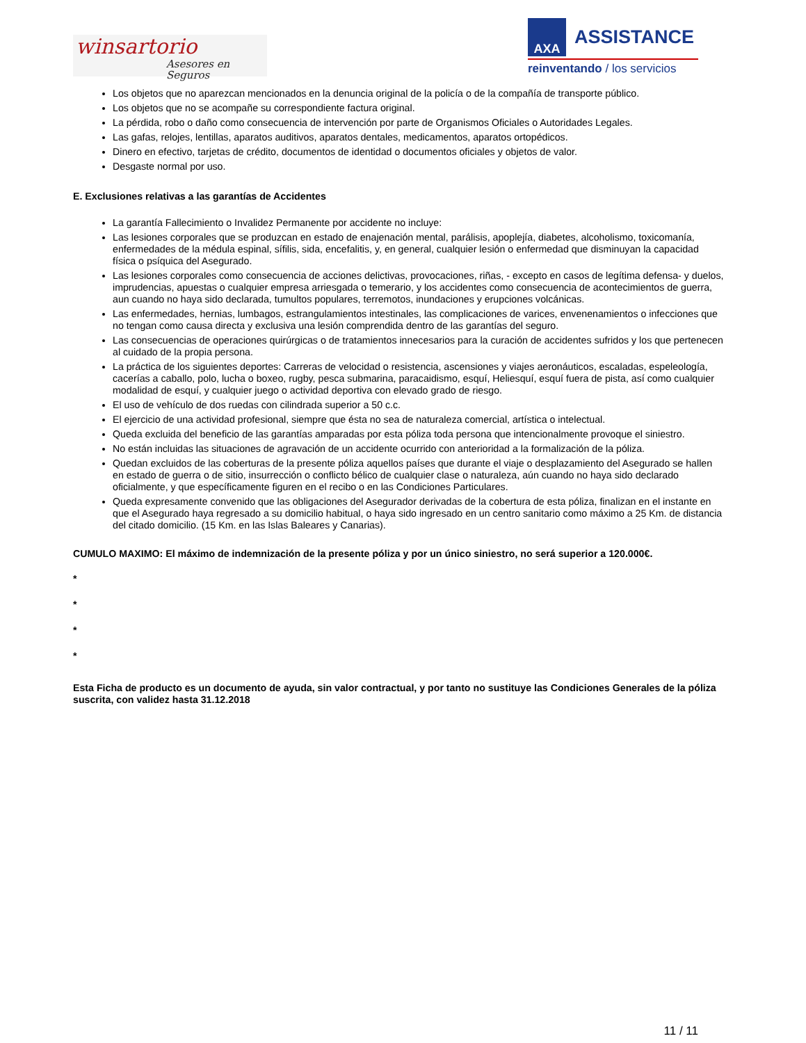winsartorio
Asesores en Seguros
AXA
ASSISTANCE
reinventando / los servicios
Los objetos que no aparezcan mencionados en la denuncia original de la policía o de la compañía de transporte público.
Los objetos que no se acompañe su correspondiente factura original.
La pérdida, robo o daño como consecuencia de intervención por parte de Organismos Oficiales o Autoridades Legales.
Las gafas, relojes, lentillas, aparatos auditivos, aparatos dentales, medicamentos, aparatos ortopédicos.
Dinero en efectivo, tarjetas de crédito, documentos de identidad o documentos oficiales y objetos de valor.
Desgaste normal por uso.
E. Exclusiones relativas a las garantías de Accidentes
La garantía Fallecimiento o Invalidez Permanente por accidente no incluye:
Las lesiones corporales que se produzcan en estado de enajenación mental, parálisis, apoplejía, diabetes, alcoholismo, toxicomanía, enfermedades de la médula espinal, sífilis, sida, encefalitis, y, en general, cualquier lesión o enfermedad que disminuyan la capacidad física o psíquica del Asegurado.
Las lesiones corporales como consecuencia de acciones delictivas, provocaciones, riñas, - excepto en casos de legítima defensa- y duelos, imprudencias, apuestas o cualquier empresa arriesgada o temerario, y los accidentes como consecuencia de acontecimientos de guerra, aun cuando no haya sido declarada, tumultos populares, terremotos, inundaciones y erupciones volcánicas.
Las enfermedades, hernias, lumbagos, estrangulamientos intestinales, las complicaciones de varices, envenenamientos o infecciones que no tengan como causa directa y exclusiva una lesión comprendida dentro de las garantías del seguro.
Las consecuencias de operaciones quirúrgicas o de tratamientos innecesarios para la curación de accidentes sufridos y los que pertenecen al cuidado de la propia persona.
La práctica de los siguientes deportes: Carreras de velocidad o resistencia, ascensiones y viajes aeronáuticos, escaladas, espeleología, cacerías a caballo, polo, lucha o boxeo, rugby, pesca submarina, paracaidismo, esquí, Heliesquí, esquí fuera de pista, así como cualquier modalidad de esquí, y cualquier juego o actividad deportiva con elevado grado de riesgo.
El uso de vehículo de dos ruedas con cilindrada superior a 50 c.c.
El ejercicio de una actividad profesional, siempre que ésta no sea de naturaleza comercial, artística o intelectual.
Queda excluida del beneficio de las garantías amparadas por esta póliza toda persona que intencionalmente provoque el siniestro.
No están incluidas las situaciones de agravación de un accidente ocurrido con anterioridad a la formalización de la póliza.
Quedan excluidos de las coberturas de la presente póliza aquellos países que durante el viaje o desplazamiento del Asegurado se hallen en estado de guerra o de sitio, insurrección o conflicto bélico de cualquier clase o naturaleza, aún cuando no haya sido declarado oficialmente, y que específicamente figuren en el recibo o en las Condiciones Particulares.
Queda expresamente convenido que las obligaciones del Asegurador derivadas de la cobertura de esta póliza, finalizan en el instante en que el Asegurado haya regresado a su domicilio habitual, o haya sido ingresado en un centro sanitario como máximo a 25 Km. de distancia del citado domicilio. (15 Km. en las Islas Baleares y Canarias).
CUMULO MAXIMO: El máximo de indemnización de la presente póliza y por un único siniestro, no será superior a 120.000€.
*
*
*
*
Esta Ficha de producto es un documento de ayuda, sin valor contractual, y por tanto no sustituye las Condiciones Generales de la póliza suscrita, con validez hasta 31.12.2018
11 / 11